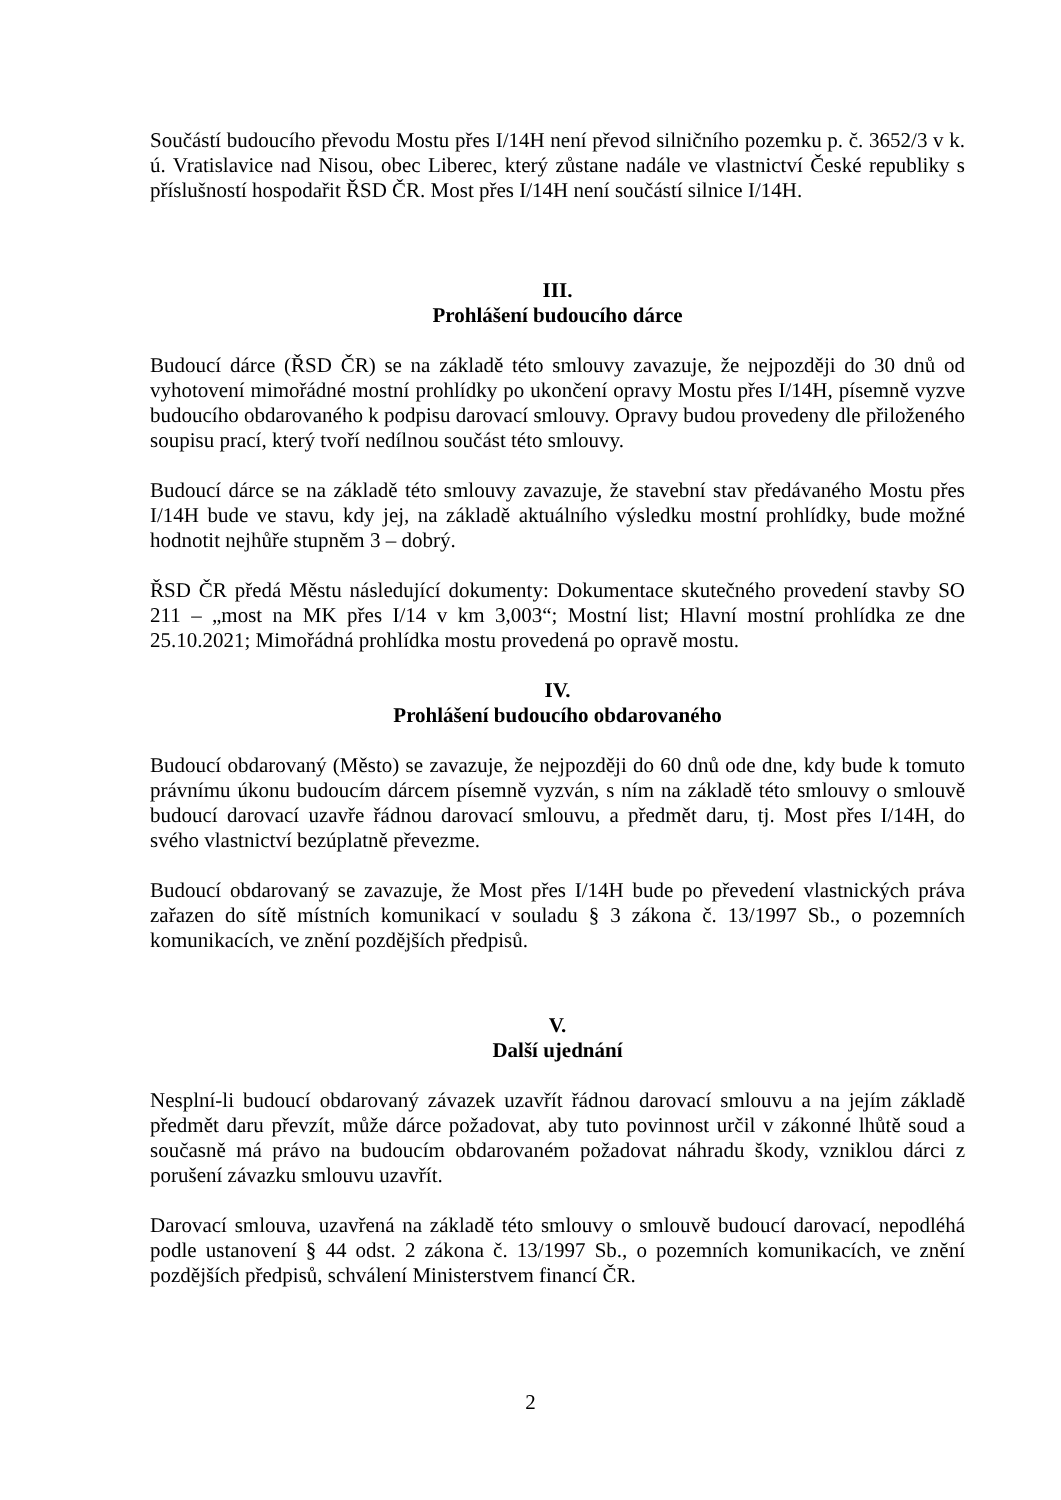Součástí budoucího převodu Mostu přes I/14H není převod silničního pozemku p. č. 3652/3 v k. ú. Vratislavice nad Nisou, obec Liberec, který zůstane nadále ve vlastnictví České republiky s příslušností hospodařit ŘSD ČR. Most přes I/14H není součástí silnice I/14H.
III.
Prohlášení budoucího dárce
Budoucí dárce (ŘSD ČR) se na základě této smlouvy zavazuje, že nejpozději do 30 dnů od vyhotovení mimořádné mostní prohlídky po ukončení opravy Mostu přes I/14H, písemně vyzve budoucího obdarovaného k podpisu darovací smlouvy. Opravy budou provedeny dle přiloženého soupisu prací, který tvoří nedílnou součást této smlouvy.
Budoucí dárce se na základě této smlouvy zavazuje, že stavební stav předávaného Mostu přes I/14H bude ve stavu, kdy jej, na základě aktuálního výsledku mostní prohlídky, bude možné hodnotit nejhůře stupněm 3 – dobrý.
ŘSD ČR předá Městu následující dokumenty: Dokumentace skutečného provedení stavby SO 211 – „most na MK přes I/14 v km 3,003“; Mostní list; Hlavní mostní prohlídka ze dne 25.10.2021; Mimořádná prohlídka mostu provedená po opravě mostu.
IV.
Prohlášení budoucího obdarovaného
Budoucí obdarovaný (Město) se zavazuje, že nejpozději do 60 dnů ode dne, kdy bude k tomuto právnímu úkonu budoucím dárcem písemně vyzván, s ním na základě této smlouvy o smlouvě budoucí darovací uzavře řádnou darovací smlouvu, a předmět daru, tj. Most přes I/14H, do svého vlastnictví bezúplatně převezme.
Budoucí obdarovaný se zavazuje, že Most přes I/14H bude po převedení vlastnických práva zařazen do sítě místních komunikací v souladu § 3 zákona č. 13/1997 Sb., o pozemních komunikacích, ve znění pozdějších předpisů.
V.
Další ujednání
Nesplní-li budoucí obdarovaný závazek uzavřít řádnou darovací smlouvu a na jejím základě předmět daru převzít, může dárce požadovat, aby tuto povinnost určil v zákonné lhůtě soud a současně má právo na budoucím obdarovaném požadovat náhradu škody, vzniklou dárci z porušení závazku smlouvu uzavřít.
Darovací smlouva, uzavřená na základě této smlouvy o smlouvě budoucí darovací, nepodléhá podle ustanovení § 44 odst. 2 zákona č. 13/1997 Sb., o pozemních komunikacích, ve znění pozdějších předpisů, schválení Ministerstvem financí ČR.
2